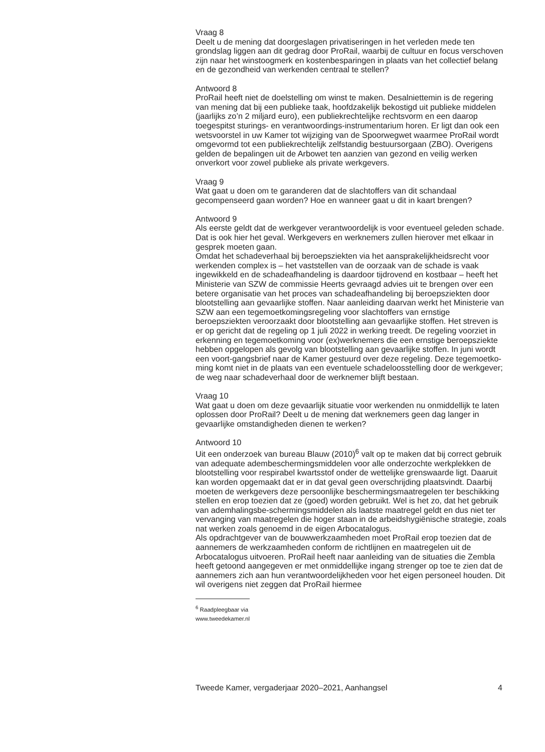Vraag 8
Deelt u de mening dat doorgeslagen privatiseringen in het verleden mede ten grondslag liggen aan dit gedrag door ProRail, waarbij de cultuur en focus verschoven zijn naar het winstoogmerk en kostenbesparingen in plaats van het collectief belang en de gezondheid van werkenden centraal te stellen?
Antwoord 8
ProRail heeft niet de doelstelling om winst te maken. Desalniettemin is de regering van mening dat bij een publieke taak, hoofdzakelijk bekostigd uit publieke middelen (jaarlijks zo’n 2 miljard euro), een publiekrechtelijke rechtsvorm en een daarop toegespitst sturings- en verantwoordings-instrumentarium horen. Er ligt dan ook een wetsvoorstel in uw Kamer tot wijziging van de Spoorwegwet waarmee ProRail wordt omgevormd tot een publiekrechtelijk zelfstandig bestuursorgaan (ZBO). Overigens gelden de bepalingen uit de Arbowet ten aanzien van gezond en veilig werken onverkort voor zowel publieke als private werkgevers.
Vraag 9
Wat gaat u doen om te garanderen dat de slachtoffers van dit schandaal gecompenseerd gaan worden? Hoe en wanneer gaat u dit in kaart brengen?
Antwoord 9
Als eerste geldt dat de werkgever verantwoordelijk is voor eventueel geleden schade. Dat is ook hier het geval. Werkgevers en werknemers zullen hierover met elkaar in gesprek moeten gaan.
Omdat het schadeverhaal bij beroepsziekten via het aansprakelijkheidsrecht voor werkenden complex is – het vaststellen van de oorzaak van de schade is vaak ingewikkeld en de schadeafhandeling is daardoor tijdrovend en kostbaar – heeft het Ministerie van SZW de commissie Heerts gevraagd advies uit te brengen over een betere organisatie van het proces van schadeafhandeling bij beroepsziekten door blootstelling aan gevaarlijke stoffen. Naar aanleiding daarvan werkt het Ministerie van SZW aan een tegemoetkomingsregeling voor slachtoffers van ernstige beroepsziekten veroorzaakt door blootstelling aan gevaarlijke stoffen. Het streven is er op gericht dat de regeling op 1 juli 2022 in werking treedt. De regeling voorziet in erkenning en tegemoetkoming voor (ex)werknemers die een ernstige beroepsziekte hebben opgelopen als gevolg van blootstelling aan gevaarlijke stoffen. In juni wordt een voort-gangsbrief naar de Kamer gestuurd over deze regeling. Deze tegemoetko-ming komt niet in de plaats van een eventuele schadeloosstelling door de werkgever; de weg naar schadeverhaal door de werknemer blijft bestaan.
Vraag 10
Wat gaat u doen om deze gevaarlijk situatie voor werkenden nu onmiddellijk te laten oplossen door ProRail? Deelt u de mening dat werknemers geen dag langer in gevaarlijke omstandigheden dienen te werken?
Antwoord 10
Uit een onderzoek van bureau Blauw (2010)<sup>6</sup> valt op te maken dat bij correct gebruik van adequate adembeschermingsmiddelen voor alle onderzochte werkplekken de blootstelling voor respirabel kwartsstof onder de wettelijke grenswaarde ligt. Daaruit kan worden opgemaakt dat er in dat geval geen overschrijding plaatsvindt. Daarbij moeten de werkgevers deze persoonlijke beschermingsmaatregelen ter beschikking stellen en erop toezien dat ze (goed) worden gebruikt. Wel is het zo, dat het gebruik van ademhalingsbe-schermingsmiddelen als laatste maatregel geldt en dus niet ter vervanging van maatregelen die hoger staan in de arbeidshygiënische strategie, zoals nat werken zoals genoemd in de eigen Arbocatalogus.
Als opdrachtgever van de bouwwerkzaamheden moet ProRail erop toezien dat de aannemers de werkzaamheden conform de richtlijnen en maatregelen uit de Arbocatalogus uitvoeren. ProRail heeft naar aanleiding van de situaties die Zembla heeft getoond aangegeven er met onmiddellijke ingang strenger op toe te zien dat de aannemers zich aan hun verantwoordelijkheden voor het eigen personeel houden. Dit wil overigens niet zeggen dat ProRail hiermee
<sup>6</sup> Raadpleegbaar via www.tweedekamer.nl
Tweede Kamer, vergaderjaar 2020–2021, Aanhangsel 4